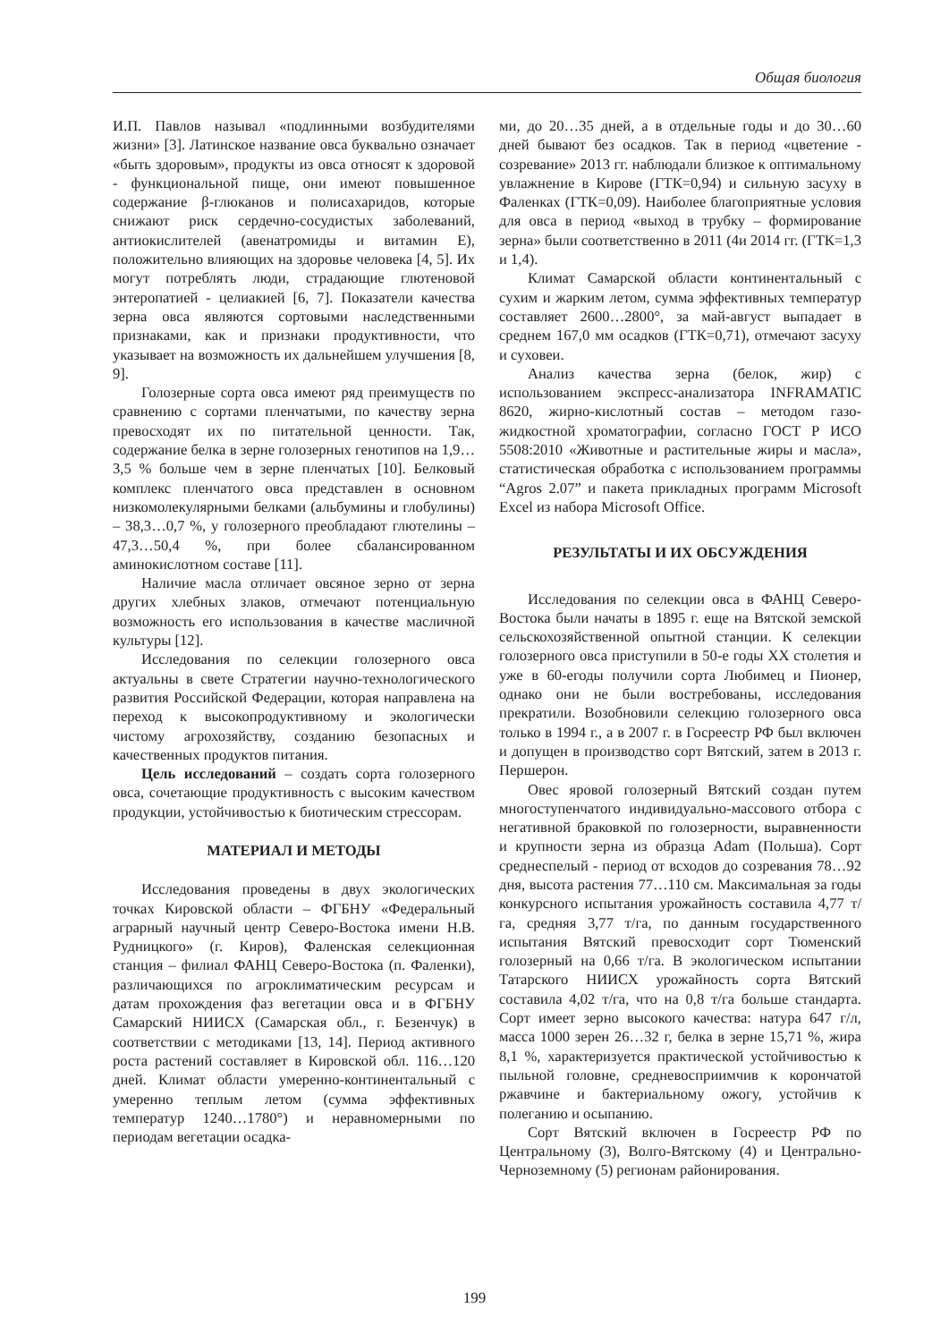Общая биология
И.П. Павлов называл «подлинными возбудителями жизни» [3]. Латинское название овса буквально означает «быть здоровым», продукты из овса относят к здоровой - функциональной пище, они имеют повышенное содержание β-глюканов и полисахаридов, которые снижают риск сердечно-сосудистых заболеваний, антиокислителей (авенатромиды и витамин Е), положительно влияющих на здоровье человека [4, 5]. Их могут потреблять люди, страдающие глютеновой энтеропатией - целиакией [6, 7]. Показатели качества зерна овса являются сортовыми наследственными признаками, как и признаки продуктивности, что указывает на возможность их дальнейшем улучшения [8, 9].
Голозерные сорта овса имеют ряд преимуществ по сравнению с сортами пленчатыми, по качеству зерна превосходят их по питательной ценности. Так, содержание белка в зерне голозерных генотипов на 1,9…3,5 % больше чем в зерне пленчатых [10]. Белковый комплекс пленчатого овса представлен в основном низкомолекулярными белками (альбумины и глобулины) – 38,3…0,7 %, у голозерного преобладают глютелины – 47,3…50,4 %, при более сбалансированном аминокислотном составе [11].
Наличие масла отличает овсяное зерно от зерна других хлебных злаков, отмечают потенциальную возможность его использования в качестве масличной культуры [12].
Исследования по селекции голозерного овса актуальны в свете Стратегии научно-технологического развития Российской Федерации, которая направлена на переход к высокопродуктивному и экологически чистому агрохозяйству, созданию безопасных и качественных продуктов питания.
Цель исследований – создать сорта голозерного овса, сочетающие продуктивность с высоким качеством продукции, устойчивостью к биотическим стрессорам.
МАТЕРИАЛ И МЕТОДЫ
Исследования проведены в двух экологических точках Кировской области – ФГБНУ «Федеральный аграрный научный центр Северо-Востока имени Н.В. Рудницкого» (г. Киров), Фаленская селекционная станция – филиал ФАНЦ Северо-Востока (п. Фаленки), различающихся по агроклиматическим ресурсам и датам прохождения фаз вегетации овса и в ФГБНУ Самарский НИИСХ (Самарская обл., г. Безенчук) в соответствии с методиками [13, 14]. Период активного роста растений составляет в Кировской обл. 116…120 дней. Климат области умеренно-континентальный с умеренно теплым летом (сумма эффективных температур 1240…1780°) и неравномерными по периодам вегетации осадка-
ми, до 20…35 дней, а в отдельные годы и до 30…60 дней бывают без осадков. Так в период «цветение - созревание» 2013 гг. наблюдали близкое к оптимальному увлажнение в Кирове (ГТК=0,94) и сильную засуху в Фаленках (ГТК=0,09). Наиболее благоприятные условия для овса в период «выход в трубку – формирование зерна» были соответственно в 2011 (4и 2014 гг. (ГТК=1,3 и 1,4).
Климат Самарской области континентальный с сухим и жарким летом, сумма эффективных температур составляет 2600…2800°, за май-август выпадает в среднем 167,0 мм осадков (ГТК=0,71), отмечают засуху и суховеи.
Анализ качества зерна (белок, жир) с использованием экспресс-анализатора INFRAMATIC 8620, жирно-кислотный состав – методом газо-жидкостной хроматографии, согласно ГОСТ Р ИСО 5508:2010 «Животные и растительные жиры и масла», статистическая обработка с использованием программы “Agros 2.07” и пакета прикладных программ Microsoft Excel из набора Microsoft Office.
РЕЗУЛЬТАТЫ И ИХ ОБСУЖДЕНИЯ
Исследования по селекции овса в ФАНЦ Северо-Востока были начаты в 1895 г. еще на Вятской земской сельскохозяйственной опытной станции. К селекции голозерного овса приступили в 50-е годы XX столетия и уже в 60-егоды получили сорта Любимец и Пионер, однако они не были востребованы, исследования прекратили. Возобновили селекцию голозерного овса только в 1994 г., а в 2007 г. в Госреестр РФ был включен и допущен в производство сорт Вятский, затем в 2013 г. Першерон.
Овес яровой голозерный Вятский создан путем многоступенчатого индивидуально-массового отбора с негативной браковкой по голозерности, выравненности и крупности зерна из образца Adam (Польша). Сорт среднеспелый - период от всходов до созревания 78…92 дня, высота растения 77…110 см. Максимальная за годы конкурсного испытания урожайность составила 4,77 т/га, средняя 3,77 т/га, по данным государственного испытания Вятский превосходит сорт Тюменский голозерный на 0,66 т/га. В экологическом испытании Татарского НИИСХ урожайность сорта Вятский составила 4,02 т/га, что на 0,8 т/га больше стандарта. Сорт имеет зерно высокого качества: натура 647 г/л, масса 1000 зерен 26…32 г, белка в зерне 15,71 %, жира 8,1 %, характеризуется практической устойчивостью к пыльной головне, средневосприимчив к корончатой ржавчине и бактериальному ожогу, устойчив к полеганию и осыпанию.
Сорт Вятский включен в Госреестр РФ по Центральному (3), Волго-Вятскому (4) и Центрально-Черноземному (5) регионам районирования.
199